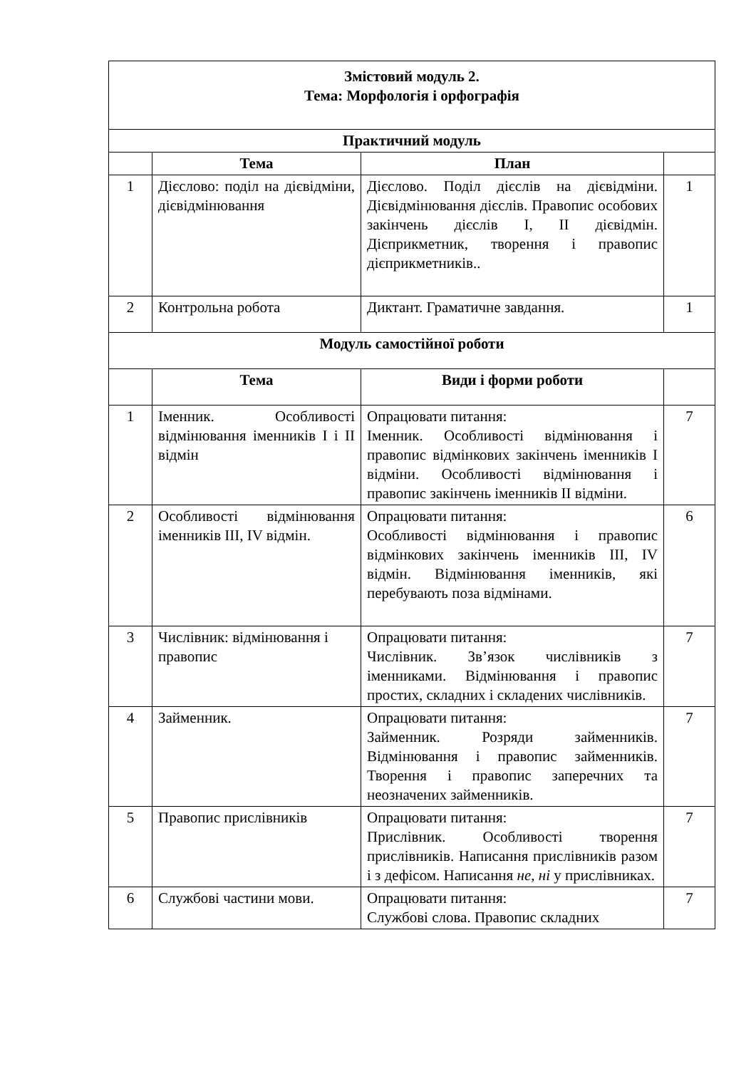| Змістовий модуль 2. Тема: Морфологія і орфографія | | | |
| --- | --- | --- | --- |
| Практичний модуль | | | |
| | Тема | План | |
| 1 | Дієслово: поділ на дієвідміни, дієвідмінювання | Дієслово. Поділ дієслів на дієвідміни. Дієвідмінювання дієслів. Правопис особових закінчень дієслів I, II дієвідмін. Дієприкметник, творення і правопис дієприкметників.. | 1 |
| 2 | Контрольна робота | Диктант. Граматичне завдання. | 1 |
| Модуль самостійної роботи | | | |
| | Тема | Види і форми роботи | |
| 1 | Іменник. Особливості відмінювання іменників I і II відмін | Опрацювати питання: Іменник. Особливості відмінювання і правопис відмінкових закінчень іменників I відміни. Особливості відмінювання і правопис закінчень іменників II відміни. | 7 |
| 2 | Особливості відмінювання іменників III, IV відмін. | Опрацювати питання: Особливості відмінювання і правопис відмінкових закінчень іменників III, IV відмін. Відмінювання іменників, які перебувають поза відмінами. | 6 |
| 3 | Числівник: відмінювання і правопис | Опрацювати питання: Числівник. Зв’язок числівників з іменниками. Відмінювання і правопис простих, складних і складених числівників. | 7 |
| 4 | Займенник. | Опрацювати питання: Займенник. Розряди займенників. Відмінювання і правопис займенників. Творення і правопис заперечних та неозначених займенників. | 7 |
| 5 | Правопис прислівників | Опрацювати питання: Прислівник. Особливості творення прислівників. Написання прислівників разом і з дефісом. Написання не, ні у прислівниках. | 7 |
| 6 | Службові частини мови. | Опрацювати питання: Службові слова. Правопис складних | 7 |